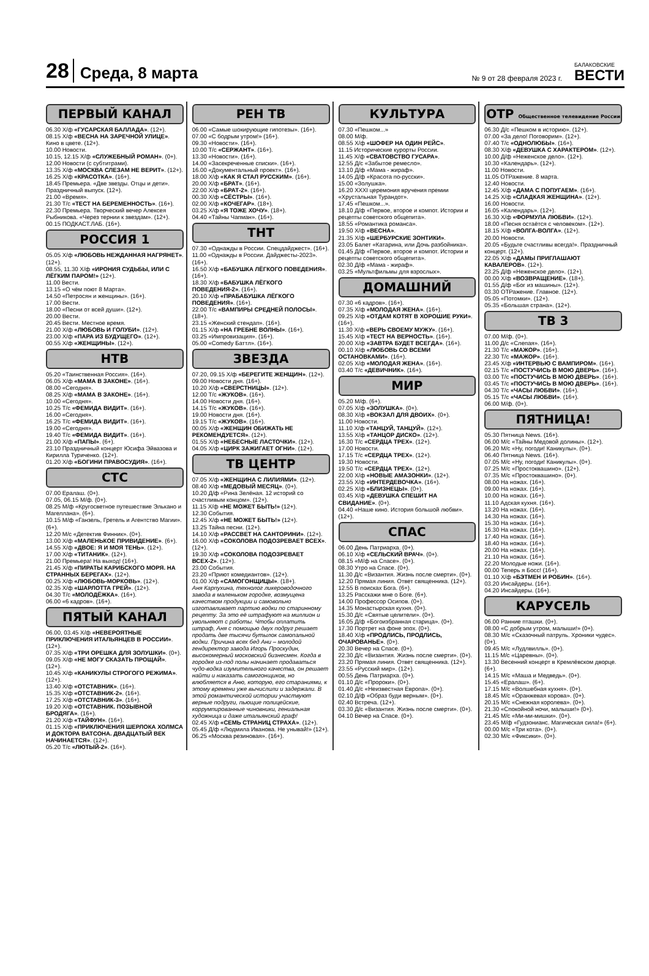28 Среда, 8 марта № 9 от 28 февраля 2023 г. БАЛАКОВСКИЕ
ВЕСТИ
ПЕРВЫЙ КАНАЛ
06.30 Х/ф «ГУСАРСКАЯ БАЛЛАДА». (12+).
08.15 Х/ф «ВЕСНА НА ЗАРЕЧНОЙ УЛИЦЕ». Кино в цвете. (12+).
10.00 Новости.
10.15, 12.15 Х/ф «СЛУЖЕБНЫЙ РОМАН». (0+).
12.00 Новости (с субтитрами).
13.35 Х/ф «МОСКВА СЛЕЗАМ НЕ ВЕРИТ». (12+).
16.25 Х/ф «КРАСОТКА». (16+).
18.45 Премьера. «Две звезды. Отцы и дети». Праздничный выпуск. (12+).
21.00 «Время».
21.30 Т/с «ТЕСТ НА БЕРЕМЕННОСТЬ». (16+).
22.30 Премьера. Творческий вечер Алексея Рыбникова. «Через тернии к звездам». (12+).
00.15 ПОДКАСТ.ЛАБ. (16+).
РОССИЯ 1
05.05 Х/ф «ЛЮБОВЬ НЕЖДАННАЯ НАГРЯНЕТ». (12+).
08.55, 11.30 Х/ф «ИРОНИЯ СУДЬБЫ, ИЛИ С ЛЁГКИМ ПАРОМ!» (12+).
11.00 Вести.
13.15 «О чём поют 8 Марта».
14.50 «Петросян и женщины». (16+).
17.00 Вести.
18.00 «Песни от всей души». (12+).
20.00 Вести.
20.45 Вести. Местное время.
21.00 Х/ф «ЛЮБОВЬ И ГОЛУБИ». (12+).
23.00 Х/ф «ПАРА ИЗ БУДУЩЕГО». (12+).
00.55 Х/ф «ЖЕНЩИНЫ». (12+).
НТВ
05.20 «Таинственная Россия». (16+).
06.05 Х/ф «МАМА В ЗАКОНЕ». (16+).
08.00 «Сегодня».
08.25 Х/ф «МАМА В ЗАКОНЕ». (16+).
10.00 «Сегодня».
10.25 Т/с «ФЕМИДА ВИДИТ». (16+).
16.00 «Сегодня».
16.25 Т/с «ФЕМИДА ВИДИТ». (16+).
19.00 «Сегодня».
19.40 Т/с «ФЕМИДА ВИДИТ». (16+).
21.00 Х/ф «ПАПЫ». (6+).
23.10 Праздничный концерт Юсифа Эйвазова и Кирилла Туриченко. (12+).
01.20 Х/ф «БОГИНИ ПРАВОСУДИЯ». (16+).
СТС
07.00 Ералаш. (0+).
07.05, 06.15 М/ф. (0+).
08.25 М/ф «Кругосветное путешествие Элькано и Магеллана». (6+).
10.15 М/ф «Ганзель, Гретель и Агентство Магии». (6+).
12.20 М/с «Детектив Финник». (0+).
13.00 Х/ф «МАЛЕНЬКОЕ ПРИВИДЕНИЕ». (6+).
14.55 Х/ф «ДВОЕ: Я И МОЯ ТЕНЬ». (12+).
17.00 Х/ф «ТИТАНИК». (12+).
21.00 Премьера! На выход! (16+).
21.45 Х/ф «ПИРАТЫ КАРИБСКОГО МОРЯ. НА СТРАННЫХ БЕРЕГАХ». (12+).
00.25 Х/ф «ЛЮБОВЬ-МОРКОВЬ». (12+).
02.35 Х/ф «ШАРЛОТТА ГРЕЙ». (12+).
04.30 Т/с «МОЛОДЁЖКА». (16+).
06.00 «6 кадров». (16+).
ПЯТЫЙ КАНАЛ
06.00, 03.45 Х/ф «НЕВЕРОЯТНЫЕ ПРИКЛЮЧЕНИЯ ИТАЛЬЯНЦЕВ В РОССИИ». (12+).
07.35 Х/ф «ТРИ ОРЕШКА ДЛЯ ЗОЛУШКИ». (0+).
09.05 Х/ф «НЕ МОГУ СКАЗАТЬ ПРОЩАЙ». (12+).
10.45 Х/ф «КАНИКУЛЫ СТРОГОГО РЕЖИМА». (12+).
13.40 Х/ф «ОТСТАВНИК». (16+).
15.35 Х/ф «ОТСТАВНИК-2». (16+).
17.25 Х/ф «ОТСТАВНИК-3». (16+).
19.20 Х/ф «ОТСТАВНИК. ПОЗЫВНОЙ БРОДЯГА». (16+).
21.20 Х/ф «ТАЙФУН». (16+).
01.15 Х/ф «ПРИКЛЮЧЕНИЯ ШЕРЛОКА ХОЛМСА И ДОКТОРА ВАТСОНА. ДВАДЦАТЫЙ ВЕК НАЧИНАЕТСЯ». (12+).
05.20 Т/с «ЛЮТЫЙ-2». (16+).
РЕН ТВ
06.00 «Самые шокирующие гипотезы». (16+).
07.00 «С бодрым утром!» (16+).
09.30 «Новости». (16+).
10.00 Т/с «СЕРЖАНТ». (16+).
13.30 «Новости». (16+).
14.00 «Засекреченные списки». (16+).
16.00 «Документальный проект». (16+).
18.00 Х/ф «КАК Я СТАЛ РУССКИМ». (16+).
20.00 Х/ф «БРАТ». (16+).
22.00 Х/ф «БРАТ-2». (16+).
00.30 Х/ф «СЁСТРЫ». (16+).
02.00 Х/ф «КОЧЕГАР». (18+).
03.25 Х/ф «Я ТОЖЕ ХОЧУ». (18+).
04.40 «Тайны Чапман». (16+).
ТНТ
07.30 «Однажды в России. Спецдайджест». (16+).
11.00 «Однажды в России. Дайджесты-2023». (16+).
16.50 Х/ф «БАБУШКА ЛЁГКОГО ПОВЕДЕНИЯ». (16+).
18.30 Х/ф «БАБУШКА ЛЁГКОГО ПОВЕДЕНИЯ-2». (16+).
20.10 Х/ф «ПРАБАБУШКА ЛЁГКОГО ПОВЕДЕНИЯ». (16+).
22.00 Т/с «ВАМПИРЫ СРЕДНЕЙ ПОЛОСЫ». (18+).
23.15 «Женский стендап». (16+).
01.15 Х/ф «НА ГРЕБНЕ ВОЛНЫ». (16+).
03.25 «Импровизация». (16+).
05.00 «Comedy Баттл». (16+).
ЗВЕЗДА
07.20, 09.15 Х/ф «БЕРЕГИТЕ ЖЕНЩИН». (12+).
09.00 Новости дня. (16+).
10.20 Х/ф «СВЕРСТНИЦЫ». (12+).
12.00 Т/с «ЖУКОВ». (16+).
14.00 Новости дня. (16+).
14.15 Т/с «ЖУКОВ». (16+).
19.00 Новости дня. (16+).
19.15 Т/с «ЖУКОВ». (16+).
00.05 Х/ф «ЖЕНЩИН ОБИЖАТЬ НЕ РЕКОМЕНДУЕТСЯ». (12+).
01.55 Х/ф «НЕБЕСНЫЕ ЛАСТОЧКИ». (12+).
04.05 Х/ф «ЦИРК ЗАЖИГАЕТ ОГНИ». (12+).
ТВ ЦЕНТР
07.05 Х/ф «ЖЕНЩИНА С ЛИЛИЯМИ». (12+).
08.40 Х/ф «МЕДОВЫЙ МЕСЯЦ». (0+).
10.20 Д/ф «Рина Зелёная. 12 историй со счастливым концом». (12+).
11.15 Х/ф «НЕ МОЖЕТ БЫТЬ!» (12+).
12.30 События.
12.45 Х/ф «НЕ МОЖЕТ БЫТЬ!» (12+).
13.25 Тайна песни. (12+).
14.10 Х/ф «РАССВЕТ НА САНТОРИНИ». (12+).
16.00 Х/ф «СОКОЛОВА ПОДОЗРЕВАЕТ ВСЕХ». (12+).
19.30 Х/ф «СОКОЛОВА ПОДОЗРЕВАЕТ ВСЕХ-2». (12+).
23.00 События.
23.20 «Приют комедиантов». (12+).
01.00 Х/ф «САМОГОНЩИЦЫ». (18+).
Аня Карпухина, технолог ликероводочного завода в маленьком городке, возмущена качеством продукции и самовольно изготавливает партию водки по старинному рецепту. За это её штрафуют на миллион и увольняют с работы. Чтобы оплатить штраф, Аня с помощью двух подруг решает продать две тысячи бутылок самопальной водки. Причина всех бед Ани – молодой гендиректор завода Игорь Проскудин, высокомерный московский бизнесмен. Когда в городке из-под полы начинает продаваться чудо-водка изумительного качества, он решает найти и наказать самогонщиков, но влюбляется в Аню, которую, его стараниями, к этому времени уже вычислили и задержали. В этой романтической истории участвуют верные подруги, пьющие полицейские, коррумпированные чиновники, гениальная художница и даже итальянский граф!
02.45 Х/ф «СЕМЬ СТРАНИЦ СТРАХА». (12+).
05.45 Д/ф «Людмила Иванова. Не унывай!» (12+).
06.25 «Москва резиновая». (16+).
КУЛЬТУРА
07.30 «Пешком...»
08.00 М/ф.
08.55 Х/ф «ШОФЕР НА ОДИН РЕЙС».
11.15 Исторические курорты России.
11.45 Х/ф «СВАТОВСТВО ГУСАРА».
12.55 Д/с «Забытое ремесло».
13.10 Д/ф «Мама - жираф».
14.05 Д/ф «Красота по-русски».
15.00 «Золушка».
16.20 XXXI церемония вручения премии «Хрустальная Турандот».
17.45 «Пешком...».
18.10 Д/ф «Первое, второе и компот. Истории и рецепты советского общепита».
18.55 «Романтика романса».
19.50 Х/ф «ВЕСНА».
21.35 Х/ф «ШЕРБУРСКИЕ ЗОНТИКИ».
23.05 Балет «Катарина, или Дочь разбойника».
01.45 Д/ф «Первое, второе и компот. Истории и рецепты советского общепита».
02.30 Д/ф «Мама - жираф».
03.25 «Мультфильмы для взрослых».
ДОМАШНИЙ
07.30 «6 кадров». (16+).
07.35 Х/ф «МОЛОДАЯ ЖЕНА». (16+).
09.25 Х/ф «ОТДАМ КОТЯТ В ХОРОШИЕ РУКИ». (16+).
11.30 Х/ф «ВЕРЬ СВОЕМУ МУЖУ». (16+).
15.45 Х/ф «ТЕСТ НА ВЕРНОСТЬ». (16+).
20.00 Х/ф «ЗАВТРА БУДЕТ ВСЕГДА». (16+).
00.10 Х/ф «ЛЮБОВЬ СО ВСЕМИ ОСТАНОВКАМИ». (16+).
02.05 Х/ф «МОЛОДАЯ ЖЕНА». (16+).
03.40 Т/с «ДЕВИЧНИК». (16+).
МИР
05.20 М/ф. (6+).
07.05 Х/ф «ЗОЛУШКА». (0+).
08.30 Х/ф «ВОКЗАЛ ДЛЯ ДВОИХ». (0+).
11.00 Новости.
11.10 Х/ф «ТАНЦУЙ, ТАНЦУЙ». (12+).
13.55 Х/ф «ТАНЦОР ДИСКО». (12+).
16.30 Т/с «СЕРДЦА ТРЕХ». (12+).
17.00 Новости.
17.15 Т/с «СЕРДЦА ТРЕХ». (12+).
19.30 Новости.
19.50 Т/с «СЕРДЦА ТРЕХ». (12+).
22.00 Х/ф «НОВЫЕ АМАЗОНКИ». (12+).
23.55 Х/ф «ИНТЕРДЕВОЧКА». (16+).
02.25 Х/ф «БЛИЗНЕЦЫ». (0+).
03.45 Х/ф «ДЕВУШКА СПЕШИТ НА СВИДАНИЕ». (0+).
04.40 «Наше кино. История большой любви». (12+).
СПАС
06.00 День Патриарха. (0+).
06.10 Х/ф «СЕЛЬСКИЙ ВРАЧ». (0+).
08.15 «М/ф на Спасе». (0+).
08.30 Утро на Спасе. (0+).
11.30 Д/с «Византия. Жизнь после смерти». (0+).
12.20 Прямая линия. Ответ священника. (12+).
12.55 В поисках Бога. (6+).
13.25 Расскажи мне о Боге. (6+).
14.00 Профессор Осипов. (0+).
14.35 Монастырская кухня. (0+).
15.30 Д/с «Святые целители». (0+).
16.05 Д/ф «Богоизбранная старица». (0+).
17.30 Портрет на фоне эпох. (0+).
18.40 Х/ф «ПРОДЛИСЬ, ПРОДЛИСЬ, ОЧАРОВАНЬЕ». (0+).
20.30 Вечер на Спасе. (0+).
22.30 Д/с «Византия. Жизнь после смерти». (0+).
23.20 Прямая линия. Ответ священника. (12+).
23.55 «Русский мир». (12+).
00.55 День Патриарха. (0+).
01.10 Д/с «Пророки». (0+).
01.40 Д/с «Неизвестная Европа». (0+).
02.10 Д/ф «Образ буди верным». (0+).
02.40 Встреча. (12+).
03.30 Д/с «Византия. Жизнь после смерти». (0+).
04.10 Вечер на Спасе. (0+).
ОТР Общественное телевидение России
06.30 Д/с «Пешком в историю». (12+).
07.00 «За дело! Поговорим». (12+).
07.40 Т/с «ОДНОЛЮБЫ». (16+).
08.30 Х/ф «ДЕВУШКА С ХАРАКТЕРОМ». (12+).
10.00 Д/ф «Неженское дело». (12+).
10.30 «Календарь». (12+).
11.00 Новости.
11.05 ОТРажение. 8 марта.
12.40 Новости.
12.45 Х/ф «ДАМА С ПОПУГАЕМ». (16+).
14.25 Х/ф «СЛАДКАЯ ЖЕНЩИНА». (12+).
16.00 Новости.
16.05 «Календарь». (12+).
16.30 Х/ф «ФОРМУЛА ЛЮБВИ». (12+).
18.00 «Песня остаётся с человеком». (12+).
18.15 Х/ф «ВОЛГА-ВОЛГА». (12+).
20.00 Новости.
20.05 «Будьте счастливы всегда!». Праздничный концерт. (12+).
22.05 Х/ф «ДАМЫ ПРИГЛАШАЮТ КАВАЛЕРОВ». (12+).
23.25 Д/ф «Неженское дело». (12+).
00.00 Х/ф «ВОЗВРАЩЕНИЕ». (18+).
01.55 Д/ф «Бог из машины». (12+).
03.30 ОТРажение. Главное. (12+).
05.05 «Потомки». (12+).
05.35 «Большая страна». (12+).
ТВ 3
07.00 М/ф. (0+).
11.00 Д/с «Слепая». (16+).
21.30 Т/с «МАЖОР». (16+).
22.30 Т/с «МАЖОР». (16+).
23.45 Х/ф «ИНТЕРВЬЮ С ВАМПИРОМ». (16+).
02.15 Т/с «ПОСТУЧИСЬ В МОЮ ДВЕРЬ». (16+).
03.00 Т/с «ПОСТУЧИСЬ В МОЮ ДВЕРЬ». (16+).
03.45 Т/с «ПОСТУЧИСЬ В МОЮ ДВЕРЬ». (16+).
04.30 Т/с «ЧАСЫ ЛЮБВИ». (16+).
05.15 Т/с «ЧАСЫ ЛЮБВИ». (16+).
06.00 М/ф. (0+).
ПЯТНИЦА!
05.30 Пятница News. (16+).
06.00 М/с «Тайны Медовой долины». (12+).
06.20 М/с «Ну, погоди! Каникулы». (0+).
06.40 Пятница News. (16+).
07.05 М/с «Ну, погоди! Каникулы». (0+).
07.25 М/с «Простоквашино». (12+).
07.35 М/с «Простоквашино». (0+).
08.00 На ножах. (16+).
09.00 На ножах. (16+).
10.00 На ножах. (16+).
11.10 Адская кухня. (16+).
13.20 На ножах. (16+).
14.30 На ножах. (16+).
15.30 На ножах. (16+).
16.30 На ножах. (16+).
17.40 На ножах. (16+).
18.40 На ножах. (16+).
20.00 На ножах. (16+).
21.10 На ножах. (16+).
22.20 Молодые ножи. (16+).
00.00 Теперь я Босс! (16+).
01.10 Х/ф «БЭТМЕН И РОБИН». (16+).
03.20 Инсайдеры. (16+).
04.20 Инсайдеры. (16+).
КАРУСЕЛЬ
06.00 Ранние пташки. (0+).
08.00 «С добрым утром, малыши!» (0+).
08.30 М/с «Сказочный патруль. Хроники чудес». (0+).
09.45 М/с «Лудлвилль». (0+).
11.15 М/с «Царевны». (0+).
13.30 Весенний концерт в Кремлёвском дворце. (6+).
14.15 М/с «Маша и Медведь». (0+).
15.45 «Ералаш». (6+).
17.15 М/с «Волшебная кухня». (0+).
18.45 М/с «Оранжевая корова». (0+).
20.15 М/с «Снежная королева». (0+).
21.30 «Спокойной ночи, малыши!» (0+).
21.45 М/с «Ми-ми-мишки». (0+).
23.45 М/ф «Гудзонианс. Магическая сила!» (6+).
00.00 М/с «Три кота». (0+).
02.30 М/с «Фиксики». (0+).